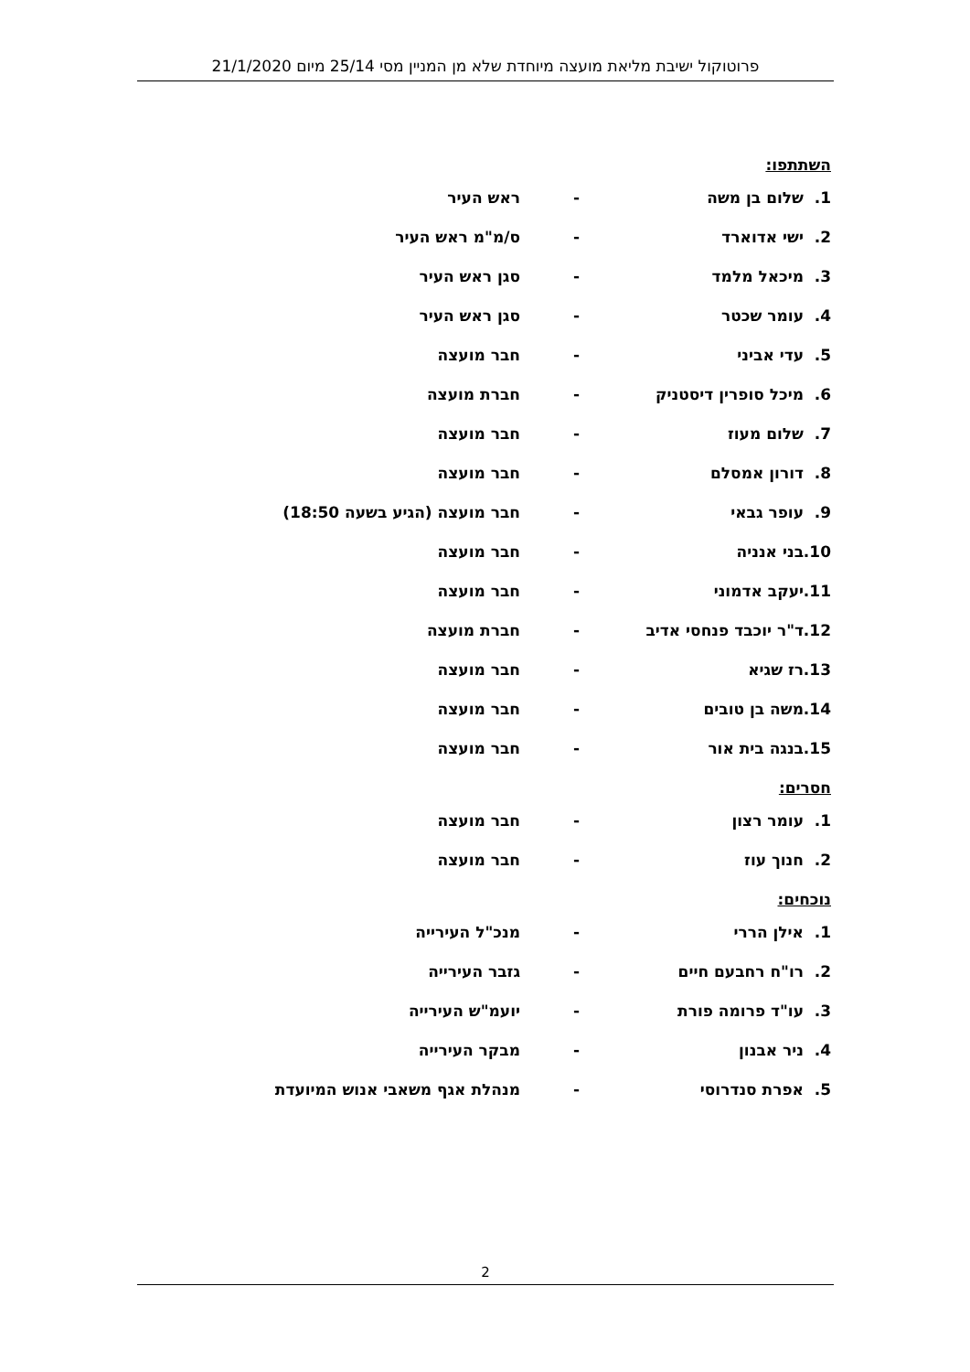פרוטוקול ישיבת מליאת מועצה מיוחדת שלא מן המניין מסי 25/14 מיום 21/1/2020
השתתפו:
1. שלום בן משה - ראש העיר
2. ישי אדוארד - ס/מ"מ ראש העיר
3. מיכאל מלמד - סגן ראש העיר
4. עומר שכטר - סגן ראש העיר
5. עדי אביני - חבר מועצה
6. מיכל סופרין דיסטניק - חברת מועצה
7. שלום מעוז - חבר מועצה
8. דורון אמסלם - חבר מועצה
9. עופר גבאי - חבר מועצה (הגיע בשעה 18:50)
10. בני אנניה - חבר מועצה
11. יעקב אדמוני - חבר מועצה
12. ד"ר יוכבד פנחסי אדיב - חברת מועצה
13. רז שגיא - חבר מועצה
14. משה בן טובים - חבר מועצה
15. בנגה בית אור - חבר מועצה
חסרים:
1. עומר רצון - חבר מועצה
2. חנוך עוז - חבר מועצה
נוכחים:
1. אילן הררי - מנכ"ל העירייה
2. רו"ח רחבעם חיים - גזבר העירייה
3. עו"ד פרומה פורת - יועמ"ש העירייה
4. ניר אבנון - מבקר העירייה
5. אפרת סנדרוסי - מנהלת אגף משאבי אנוש המיועדת
2